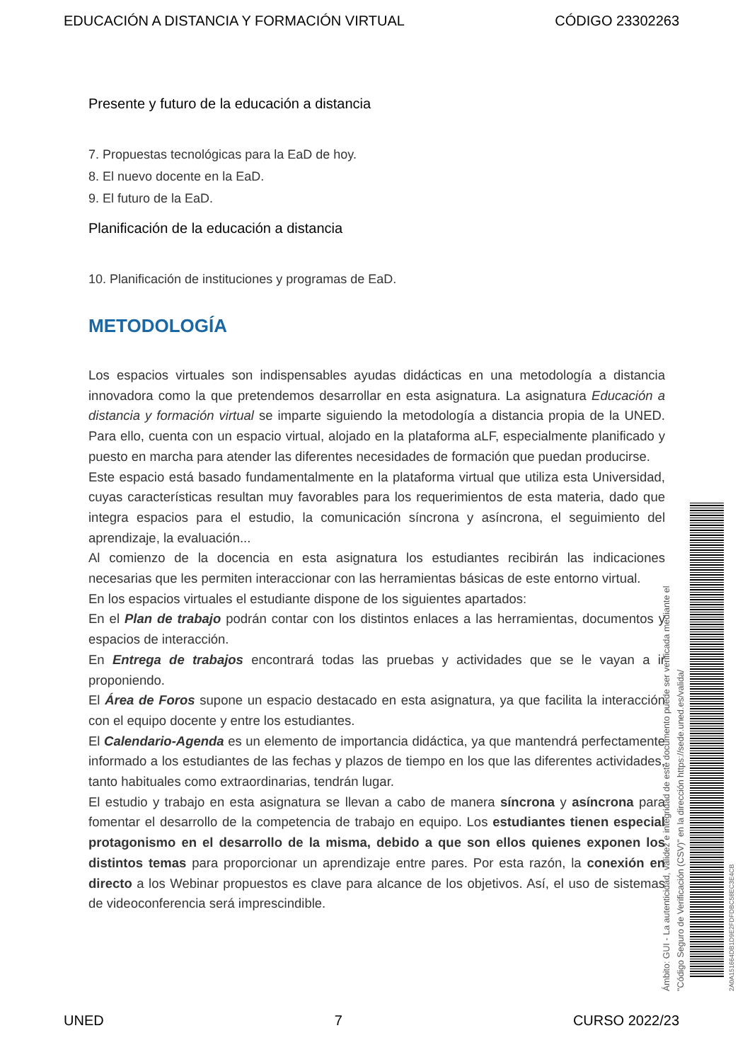EDUCACIÓN A DISTANCIA Y FORMACIÓN VIRTUAL CÓDIGO 23302263
Presente y futuro de la educación a distancia
7. Propuestas tecnológicas para la EaD de hoy.
8. El nuevo docente en la EaD.
9. El futuro de la EaD.
Planificación de la educación a distancia
10. Planificación de instituciones y programas de EaD.
METODOLOGÍA
Los espacios virtuales son indispensables ayudas didácticas en una metodología a distancia innovadora como la que pretendemos desarrollar en esta asignatura. La asignatura Educación a distancia y formación virtual se imparte siguiendo la metodología a distancia propia de la UNED. Para ello, cuenta con un espacio virtual, alojado en la plataforma aLF, especialmente planificado y puesto en marcha para atender las diferentes necesidades de formación que puedan producirse.
Este espacio está basado fundamentalmente en la plataforma virtual que utiliza esta Universidad, cuyas características resultan muy favorables para los requerimientos de esta materia, dado que integra espacios para el estudio, la comunicación síncrona y asíncrona, el seguimiento del aprendizaje, la evaluación...
Al comienzo de la docencia en esta asignatura los estudiantes recibirán las indicaciones necesarias que les permiten interaccionar con las herramientas básicas de este entorno virtual.
En los espacios virtuales el estudiante dispone de los siguientes apartados:
En el Plan de trabajo podrán contar con los distintos enlaces a las herramientas, documentos y espacios de interacción.
En Entrega de trabajos encontrará todas las pruebas y actividades que se le vayan a ir proponiendo.
El Área de Foros supone un espacio destacado en esta asignatura, ya que facilita la interacción con el equipo docente y entre los estudiantes.
El Calendario-Agenda es un elemento de importancia didáctica, ya que mantendrá perfectamente informado a los estudiantes de las fechas y plazos de tiempo en los que las diferentes actividades, tanto habituales como extraordinarias, tendrán lugar.
El estudio y trabajo en esta asignatura se llevan a cabo de manera síncrona y asíncrona para fomentar el desarrollo de la competencia de trabajo en equipo. Los estudiantes tienen especial protagonismo en el desarrollo de la misma, debido a que son ellos quienes exponen los distintos temas para proporcionar un aprendizaje entre pares. Por esta razón, la conexión en directo a los Webinar propuestos es clave para alcance de los objetivos. Así, el uso de sistemas de videoconferencia será imprescindible.
Ámbito: GUI - La autenticidad, validez e integridad de este documento puede ser verificada mediante el
"Código Seguro de Verificación (CSV)" en la dirección https://sede.uned.es/valida/
2A0A151664DB1D9E2FDFDBC58EC3E4CB
UNED 7 CURSO 2022/23